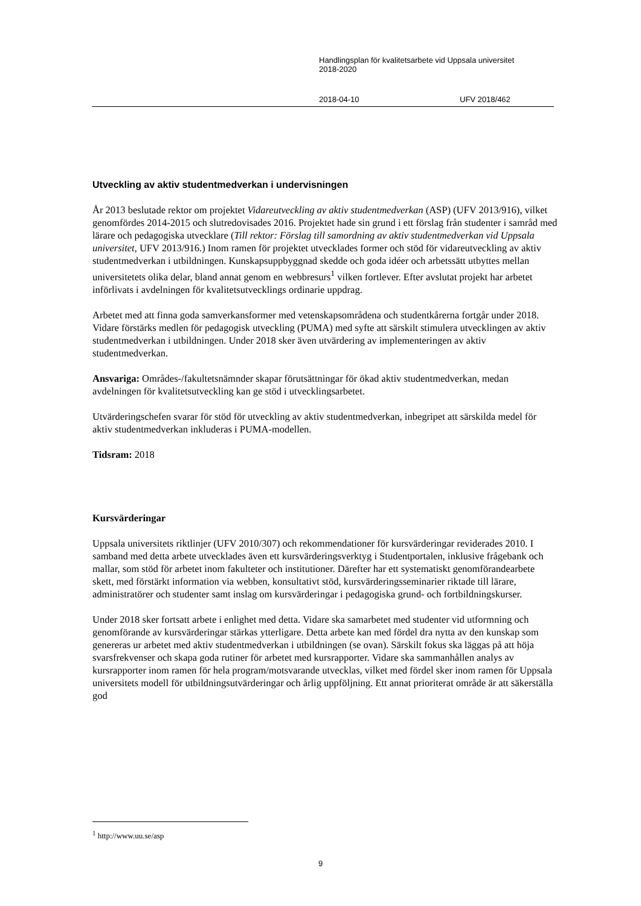Handlingsplan för kvalitetsarbete vid Uppsala universitet
2018-2020
2018-04-10 UFV 2018/462
Utveckling av aktiv studentmedverkan i undervisningen
År 2013 beslutade rektor om projektet Vidareutveckling av aktiv studentmedverkan (ASP) (UFV 2013/916), vilket genomfördes 2014-2015 och slutredovisades 2016. Projektet hade sin grund i ett förslag från studenter i samråd med lärare och pedagogiska utvecklare (Till rektor: Förslag till samordning av aktiv studentmedverkan vid Uppsala universitet, UFV 2013/916.) Inom ramen för projektet utvecklades former och stöd för vidareutveckling av aktiv studentmedverkan i utbildningen. Kunskapsuppbyggnad skedde och goda idéer och arbetssätt utbyttes mellan universitetets olika delar, bland annat genom en webbresurs<sup>1</sup> vilken fortlever. Efter avslutat projekt har arbetet införlivats i avdelningen för kvalitetsutvecklings ordinarie uppdrag.
Arbetet med att finna goda samverkansformer med vetenskapsområdena och studentkårerna fortgår under 2018. Vidare förstärks medlen för pedagogisk utveckling (PUMA) med syfte att särskilt stimulera utvecklingen av aktiv studentmedverkan i utbildningen. Under 2018 sker även utvärdering av implementeringen av aktiv studentmedverkan.
Ansvariga: Områdes-/fakultetsnämnder skapar förutsättningar för ökad aktiv studentmedverkan, medan avdelningen för kvalitetsutveckling kan ge stöd i utvecklingsarbetet.
Utvärderingschefen svarar för stöd för utveckling av aktiv studentmedverkan, inbegripet att särskilda medel för aktiv studentmedverkan inkluderas i PUMA-modellen.
Tidsram: 2018
Kursvärderingar
Uppsala universitets riktlinjer (UFV 2010/307) och rekommendationer för kursvärderingar reviderades 2010. I samband med detta arbete utvecklades även ett kursvärderingsverktyg i Studentportalen, inklusive frågebank och mallar, som stöd för arbetet inom fakulteter och institutioner. Därefter har ett systematiskt genomförandearbete skett, med förstärkt information via webben, konsultativt stöd, kursvärderingsseminarier riktade till lärare, administratörer och studenter samt inslag om kursvärderingar i pedagogiska grund- och fortbildningskurser.
Under 2018 sker fortsatt arbete i enlighet med detta. Vidare ska samarbetet med studenter vid utformning och genomförande av kursvärderingar stärkas ytterligare. Detta arbete kan med fördel dra nytta av den kunskap som genereras ur arbetet med aktiv studentmedverkan i utbildningen (se ovan). Särskilt fokus ska läggas på att höja svarsfrekvenser och skapa goda rutiner för arbetet med kursrapporter. Vidare ska sammanhållen analys av kursrapporter inom ramen för hela program/motsvarande utvecklas, vilket med fördel sker inom ramen för Uppsala universitets modell för utbildningsutvärderingar och årlig uppföljning. Ett annat prioriterat område är att säkerställa god
<sup>1</sup> http://www.uu.se/asp
9